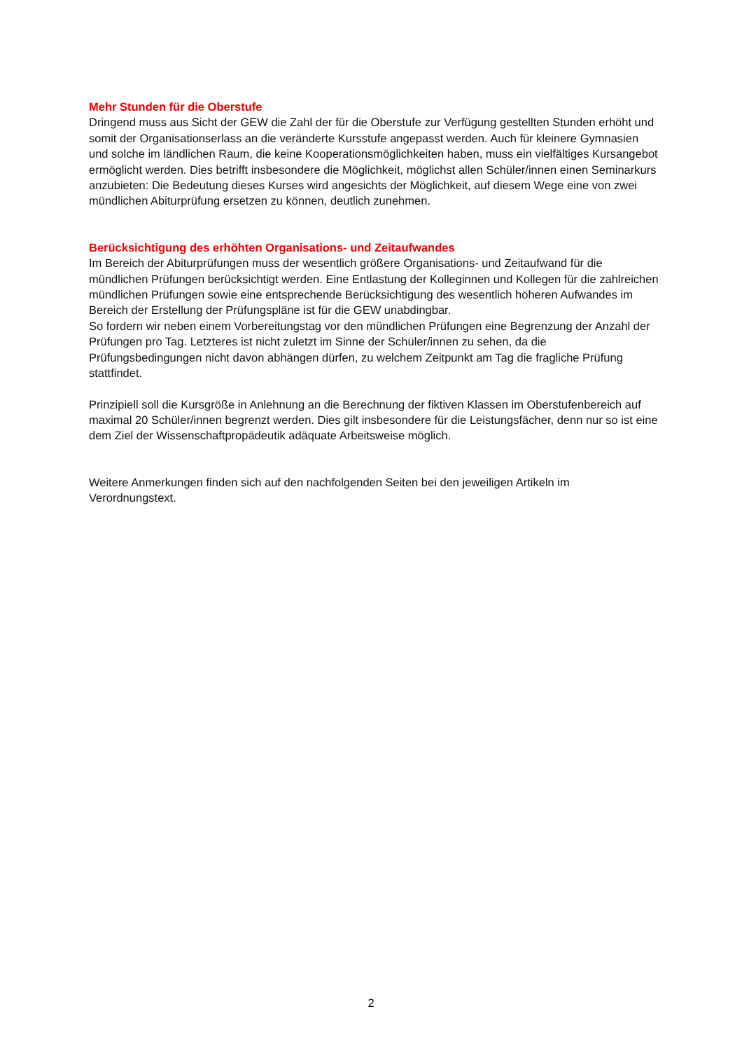Mehr Stunden für die Oberstufe
Dringend muss aus Sicht der GEW die Zahl der für die Oberstufe zur Verfügung gestellten Stunden erhöht und somit der Organisationserlass an die veränderte Kursstufe angepasst werden. Auch für kleinere Gymnasien und solche im ländlichen Raum, die keine Kooperationsmöglichkeiten haben, muss ein vielfältiges Kursangebot ermöglicht werden. Dies betrifft insbesondere die Möglichkeit, möglichst allen Schüler/innen einen Seminarkurs anzubieten: Die Bedeutung dieses Kurses wird angesichts der Möglichkeit, auf diesem Wege eine von zwei mündlichen Abiturprüfung ersetzen zu können, deutlich zunehmen.
Berücksichtigung des erhöhten Organisations- und Zeitaufwandes
Im Bereich der Abiturprüfungen muss der wesentlich größere Organisations- und Zeitaufwand für die mündlichen Prüfungen berücksichtigt werden. Eine Entlastung der Kolleginnen und Kollegen für die zahlreichen mündlichen Prüfungen sowie eine entsprechende Berücksichtigung des wesentlich höheren Aufwandes im Bereich der Erstellung der Prüfungspläne ist für die GEW unabdingbar.
So fordern wir neben einem Vorbereitungstag vor den mündlichen Prüfungen eine Begrenzung der Anzahl der Prüfungen pro Tag. Letzteres ist nicht zuletzt im Sinne der Schüler/innen zu sehen, da die Prüfungsbedingungen nicht davon abhängen dürfen, zu welchem Zeitpunkt am Tag die fragliche Prüfung stattfindet.
Prinzipiell soll die Kursgröße in Anlehnung an die Berechnung der fiktiven Klassen im Oberstufenbereich auf maximal 20 Schüler/innen begrenzt werden. Dies gilt insbesondere für die Leistungsfächer, denn nur so ist eine dem Ziel der Wissenschaftpropädeutik adäquate Arbeitsweise möglich.
Weitere Anmerkungen finden sich auf den nachfolgenden Seiten bei den jeweiligen Artikeln im Verordnungstext.
2